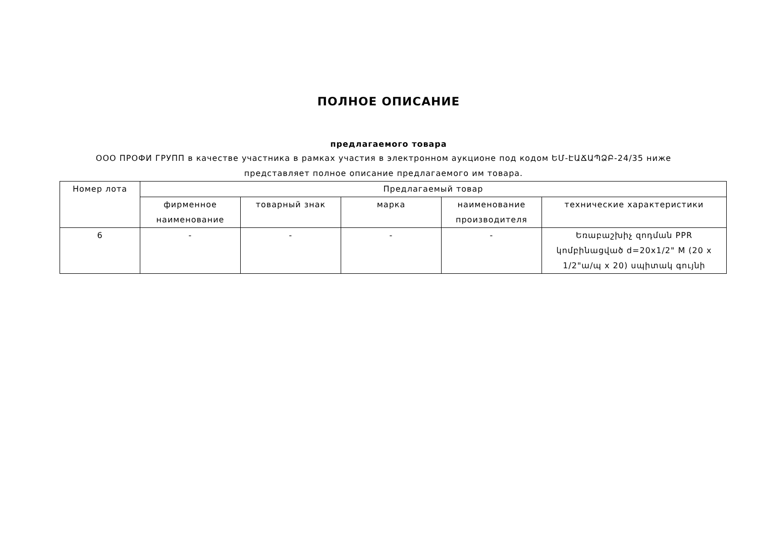ПОЛНОЕ ОПИСАНИЕ
предлагаемого товара
ООО ПРОФИ ГРУПП в качестве участника в рамках участия в электронном аукционе под кодом ԵՄ-ԷԱՃԱՊՁԲ-24/35 ниже представляет полное описание предлагаемого им товара.
| Номер лота | Предлагаемый товар | | | | |
| --- | --- | --- | --- | --- | --- |
| | фирменное наименование | товарный знак | марка | наименование производителя | технические характеристики |
| 6 | - | - | - | - | Եռաբաշխիչ զոդման PPR կոմբինացված d=20x1/2" M (20 x 1/2"ա/պ x 20) սպիտակ գույնի |